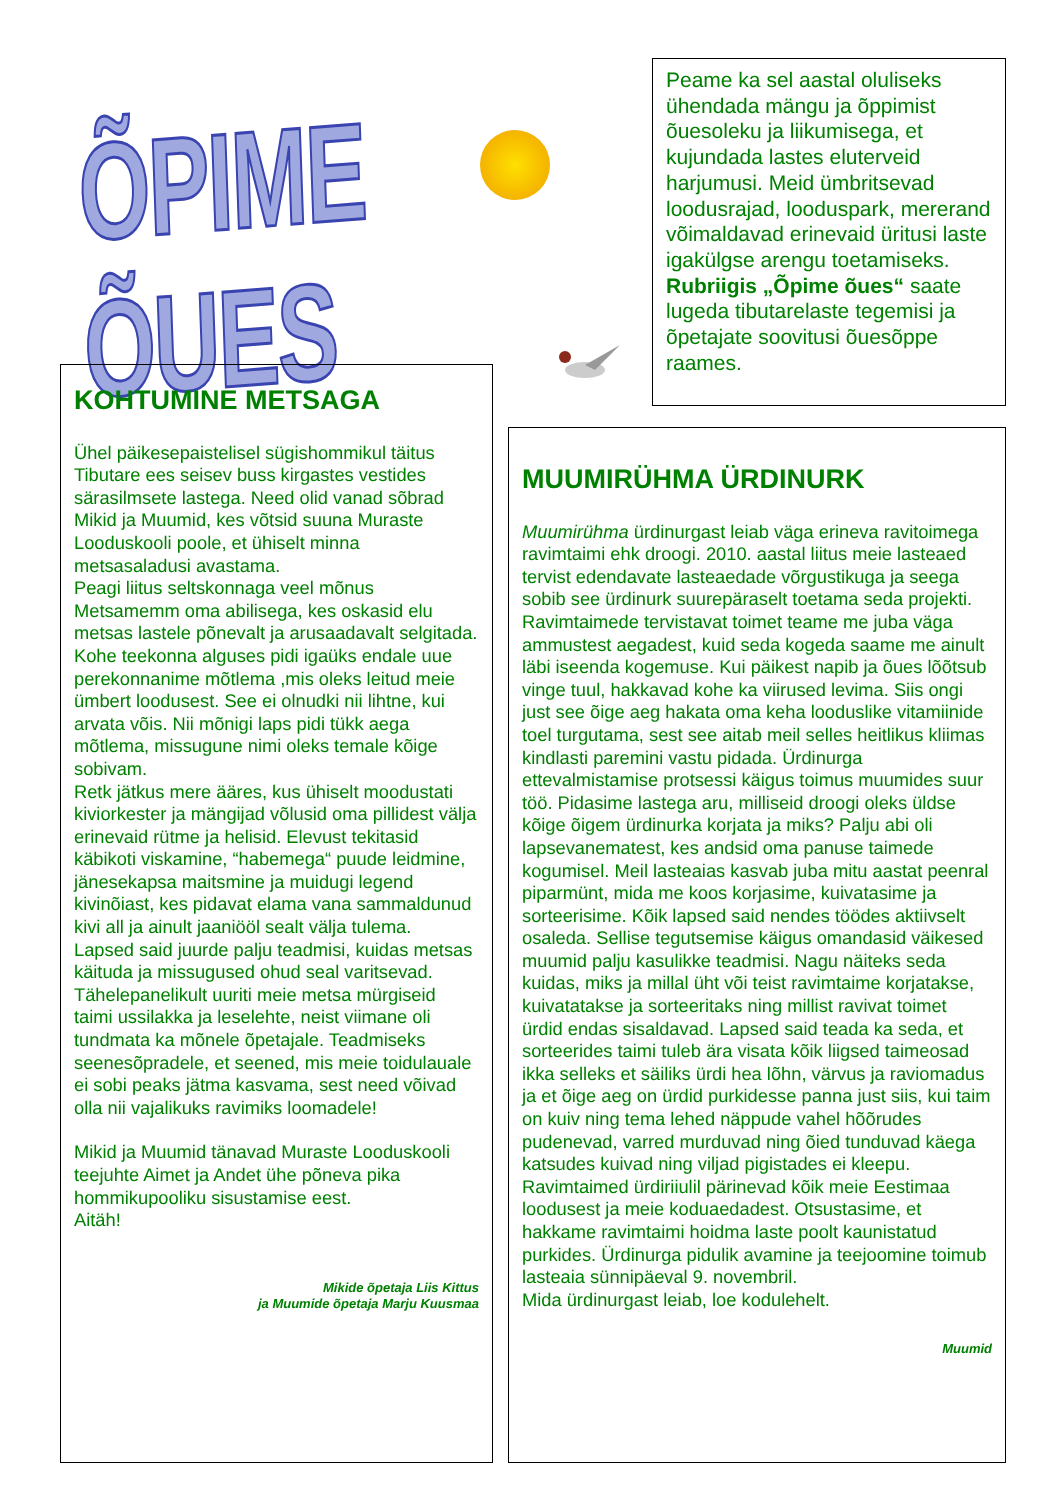ÕPIME ÕUES
Peame ka sel aastal oluliseks ühendada mängu ja õppimist õuesoleku ja liikumisega, et kujundada lastes eluterveid harjumusi. Meid ümbritsevad loodusrajad, looduspark, mererand võimaldavad erinevaid üritusi laste igakülgse arengu toetamiseks.
Rubriigis „Õpime õues“ saate lugeda tibutarelaste tegemisi ja õpetajate soovitusi õuesõppe raames.
KOHTUMINE METSAGA
Ühel päikesepaistelisel sügishommikul täitus Tibutare ees seisev buss kirgastes vestides särasilmsete lastega. Need olid vanad sõbrad Mikid ja Muumid, kes võtsid suuna Muraste Looduskooli poole, et ühiselt minna metsasaladusi avastama.
Peagi liitus seltskonnaga veel mõnus Metsamemm oma abilisega, kes oskasid elu metsas lastele põnevalt ja arusaadavalt selgitada.
Kohe teekonna alguses pidi igaüks endale uue perekonnanime mõtlema ,mis oleks leitud meie ümbert loodusest. See ei olnudki nii lihtne, kui arvata võis. Nii mõnigi laps pidi tükk aega mõtlema, missugune nimi oleks temale kõige sobivam.
Retk jätkus mere ääres, kus ühiselt moodustati kiviorkester ja mängijad võlusid oma pillidest välja erinevaid rütme ja helisid. Elevust tekitasid käbikoti viskamine, “habemega“ puude leidmine, jänesekapsa maitsmine ja muidugi legend kivinõiast, kes pidavat elama vana sammaldunud kivi all ja ainult jaaniööl sealt välja tulema.
Lapsed said juurde palju teadmisi, kuidas metsas käituda ja missugused ohud seal varitsevad. Tähelepanelikult uuriti meie metsa mürgiseid taimi ussilakka ja leselehte, neist viimane oli tundmata ka mõnele õpetajale. Teadmiseks seenesõpradele, et seened, mis meie toidulauale ei sobi peaks jätma kasvama, sest need võivad olla nii vajalikuks ravimiks loomadele!
Mikid ja Muumid tänavad Muraste Looduskooli teejuhte Aimet ja Andet ühe põneva pika hommikupooliku sisustamise eest.
Aitäh!
Mikide õpetaja Liis Kittus
ja Muumide õpetaja Marju Kuusmaa
MUUMIRÜHMA ÜRDINURK
Muumirühma ürdinurgast leiab väga erineva ravitoimega ravimtaimi ehk droogi. 2010. aastal liitus meie lasteaed tervist edendavate lasteaedade võrgustikuga ja seega sobib see ürdinurk suurepäraselt toetama seda projekti. Ravimtaimede tervistavat toimet teame me juba väga ammustest aegadest, kuid seda kogeda saame me ainult läbi iseenda kogemuse. Kui päikest napib ja õues lõõtsub vinge tuul, hakkavad kohe ka viirused levima. Siis ongi just see õige aeg hakata oma keha looduslike vitamiinide toel turgutama, sest see aitab meil selles heitlikus kliimas kindlasti paremini vastu pidada. Ürdinurga ettevalmistamise protsessi käigus toimus muumides suur töö. Pidasime lastega aru, milliseid droogi oleks üldse kõige õigem ürdinurka korjata ja miks? Palju abi oli lapsevanematest, kes andsid oma panuse taimede kogumisel. Meil lasteaias kasvab juba mitu aastat peenral piparmünt, mida me koos korjasime, kuivatasime ja sorteerisime. Kõik lapsed said nendes töödes aktiivselt osaleda. Sellise tegutsemise käigus omandasid väikesed muumid palju kasulikke teadmisi. Nagu näiteks seda kuidas, miks ja millal üht või teist ravimtaime korjatakse, kuivatatakse ja sorteeritaks ning millist ravivat toimet ürdid endas sisaldavad. Lapsed said teada ka seda, et sorteerides taimi tuleb ära visata kõik liigsed taimeosad ikka selleks et säiliks ürdi hea lõhn, värvus ja raviomadus ja et õige aeg on ürdid purkidesse panna just siis, kui taim on kuiv ning tema lehed näppude vahel hõõrudes pudenevad, varred murduvad ning õied tunduvad käega katsudes kuivad ning viljad pigistades ei kleepu. Ravimtaimed ürdiriiulil pärinevad kõik meie Eestimaa loodusest ja meie koduaedadest. Otsustasime, et hakkame ravimtaimi hoidma laste poolt kaunistatud purkides. Ürdinurga pidulik avamine ja teejoomine toimub lasteaia sünnipäeval 9. novembril.
Mida ürdinurgast leiab, loe kodulehelt.
Muumid